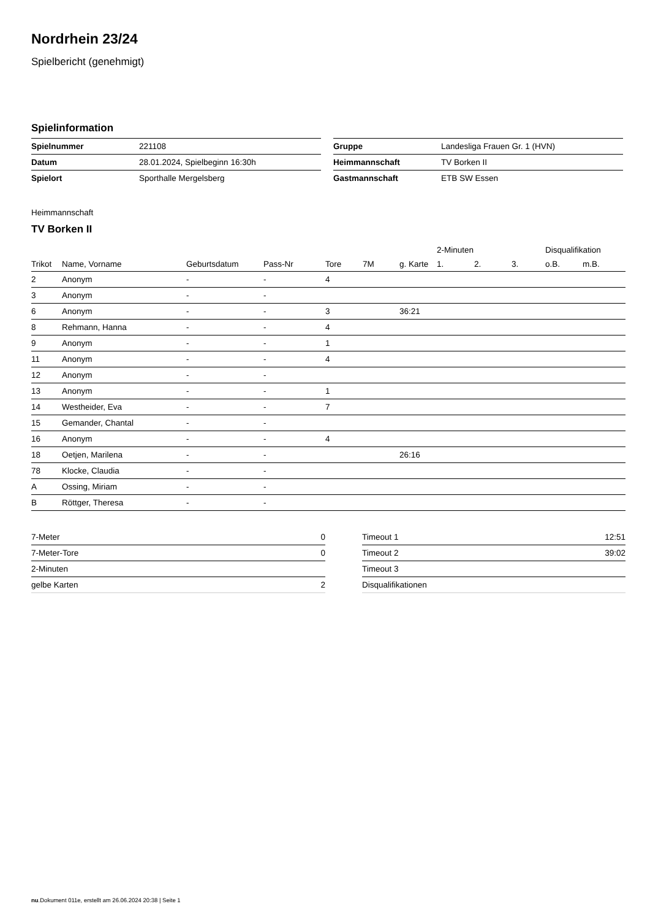Nordrhein 23/24
Spielbericht (genehmigt)
Spielinformation
| Spielnummer | 221108 |
| Datum | 28.01.2024, Spielbeginn 16:30h |
| Spielort | Sporthalle Mergelsberg |
| Gruppe | Landesliga Frauen Gr. 1 (HVN) |
| Heimmannschaft | TV Borken II |
| Gastmannschaft | ETB SW Essen |
Heimmannschaft
TV Borken II
| | | | | | | | 2-Minuten | | | Disqualifikation | |
| --- | --- | --- | --- | --- | --- | --- | --- | --- | --- | --- | --- |
| Trikot | Name, Vorname | Geburtsdatum | Pass-Nr | Tore | 7M | g. Karte | 1. | 2. | 3. | o.B. | m.B. |
| 2 | Anonym | - | - | 4 | | | | | | | |
| 3 | Anonym | - | - | | | | | | | | |
| 6 | Anonym | - | - | 3 | | 36:21 | | | | | |
| 8 | Rehmann, Hanna | - | - | 4 | | | | | | | |
| 9 | Anonym | - | - | 1 | | | | | | | |
| 11 | Anonym | - | - | 4 | | | | | | | |
| 12 | Anonym | - | - | | | | | | | | |
| 13 | Anonym | - | - | 1 | | | | | | | |
| 14 | Westheider, Eva | - | - | 7 | | | | | | | |
| 15 | Gemander, Chantal | - | - | | | | | | | | |
| 16 | Anonym | - | - | 4 | | | | | | | |
| 18 | Oetjen, Marilena | - | - | | | 26:16 | | | | | |
| 78 | Klocke, Claudia | - | - | | | | | | | | |
| A | Ossing, Miriam | - | - | | | | | | | | |
| B | Röttger, Theresa | - | - | | | | | | | | |
| 7-Meter | 0 |
| 7-Meter-Tore | 0 |
| 2-Minuten | |
| gelbe Karten | 2 |
| Timeout 1 | 12:51 |
| Timeout 2 | 39:02 |
| Timeout 3 | |
| Disqualifikationen | |
nu.Dokument 011e, erstellt am 26.06.2024 20:38 | Seite 1